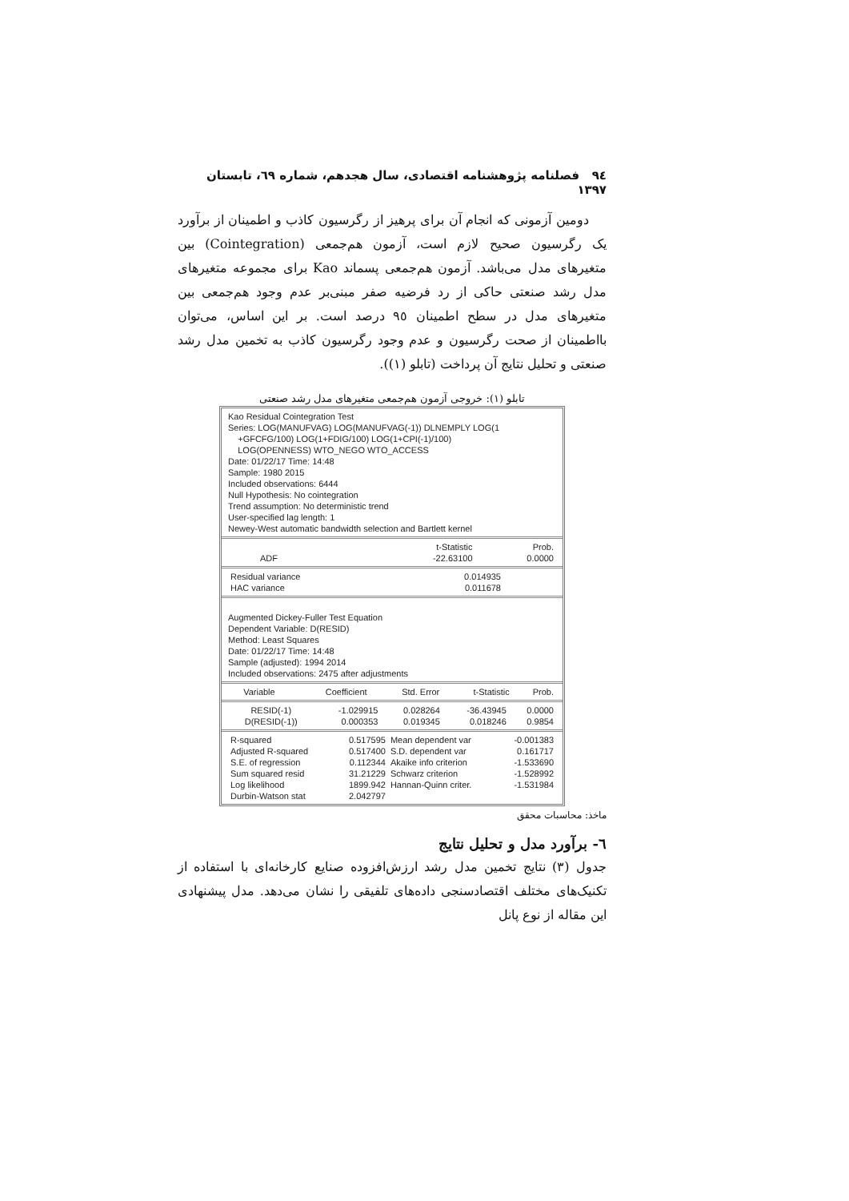٩٤ فصلنامه پژوهشنامه اقتصادی، سال هجدهم، شماره ٦٩، تابستان ١٣٩٧
دومین آزمونی که انجام آن برای پرهیز از رگرسیون کاذب و اطمینان از برآورد یک رگرسیون صحیح لازم است، آزمون هم‌جمعی (Cointegration) بین متغیرهای مدل می‌باشد. آزمون هم‌جمعی پسماند Kao برای مجموعه متغیرهای مدل رشد صنعتی حاکی از رد فرضیه صفر مبنی‌بر عدم وجود هم‌جمعی بین متغیرهای مدل در سطح اطمینان ٩٥ درصد است. بر این اساس، می‌توان بااطمینان از صحت رگرسیون و عدم وجود رگرسیون کاذب به تخمین مدل رشد صنعتی و تحلیل نتایج آن پرداخت (تابلو (١)).
تابلو (١): خروجی آزمون هم‌جمعی متغیرهای مدل رشد صنعتی
Kao Residual Cointegration Test
Series: LOG(MANUFVAG) LOG(MANUFVAG(-1)) DLNEMPLY LOG(1
+GFCFG/100) LOG(1+FDIG/100) LOG(1+CPI(-1)/100)
LOG(OPENNESS) WTO_NEGO WTO_ACCESS
Date: 01/22/17 Time: 14:48
Sample: 1980 2015
Included observations: 6444
Null Hypothesis: No cointegration
Trend assumption: No deterministic trend
User-specified lag length: 1
Newey-West automatic bandwidth selection and Bartlett kernel
| | t-Statistic | Prob. |
| --- | --- | --- |
| ADF | -22.63100 | 0.0000 |
| Residual variance | 0.014935 | |
| HAC variance | 0.011678 | |
Augmented Dickey-Fuller Test Equation
Dependent Variable: D(RESID)
Method: Least Squares
Date: 01/22/17 Time: 14:48
Sample (adjusted): 1994 2014
Included observations: 2475 after adjustments
| Variable | Coefficient | Std. Error | t-Statistic | Prob. |
| --- | --- | --- | --- | --- |
| RESID(-1) | -1.029915 | 0.028264 | -36.43945 | 0.0000 |
| D(RESID(-1)) | 0.000353 | 0.019345 | 0.018246 | 0.9854 |
| R-squared | 0.517595 | Mean dependent var | -0.001383 |
| Adjusted R-squared | 0.517400 | S.D. dependent var | 0.161717 |
| S.E. of regression | 0.112344 | Akaike info criterion | -1.533690 |
| Sum squared resid | 31.21229 | Schwarz criterion | -1.528992 |
| Log likelihood | 1899.942 | Hannan-Quinn criter. | -1.531984 |
| Durbin-Watson stat | 2.042797 | | |
ماخذ: محاسبات محقق
٦- برآورد مدل و تحلیل نتایج
جدول (٣) نتایج تخمین مدل رشد ارزش‌افزوده صنایع کارخانه‌ای با استفاده از تکنیک‌های مختلف اقتصادسنجی داده‌های تلفیقی را نشان می‌دهد. مدل پیشنهادی این مقاله از نوع پانل